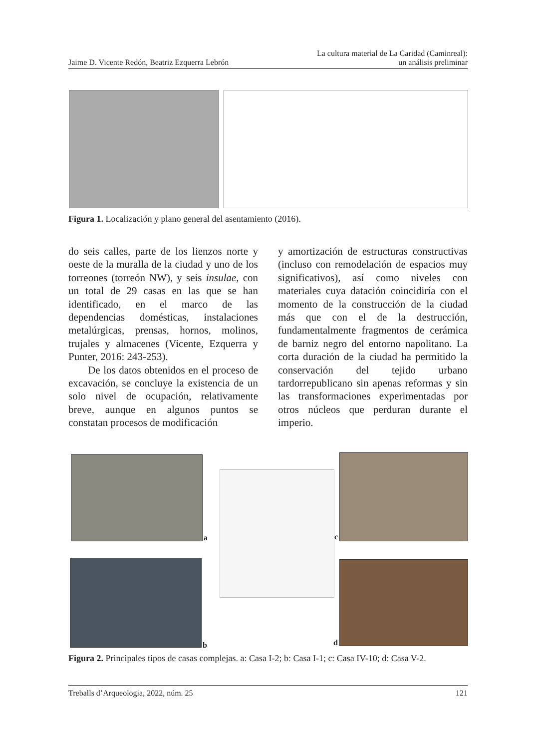Jaime D. Vicente Redón, Beatriz Ezquerra Lebrón La cultura material de La Caridad (Caminreal):
un análisis preliminar
Figura 1. Localización y plano general del asentamiento (2016).
do seis calles, parte de los lienzos norte y oeste de la muralla de la ciudad y uno de los torreones (torreón NW), y seis insulae, con un total de 29 casas en las que se han identificado, en el marco de las dependencias domésticas, instalaciones metalúrgicas, prensas, hornos, molinos, trujales y almacenes (Vicente, Ezquerra y Punter, 2016: 243-253).
De los datos obtenidos en el proceso de excavación, se concluye la existencia de un solo nivel de ocupación, relativamente breve, aunque en algunos puntos se constatan procesos de modificación
y amortización de estructuras constructivas (incluso con remodelación de espacios muy significativos), así como niveles con materiales cuya datación coincidiría con el momento de la construcción de la ciudad más que con el de la destrucción, fundamentalmente fragmentos de cerámica de barniz negro del entorno napolitano. La corta duración de la ciudad ha permitido la conservación del tejido urbano tardorrepublicano sin apenas reformas y sin las transformaciones experimentadas por otros núcleos que perduran durante el imperio.
a
b
c
d
Figura 2. Principales tipos de casas complejas. a: Casa I-2; b: Casa I-1; c: Casa IV-10; d: Casa V-2.
Treballs d’Arqueologia, 2022, núm. 25 121